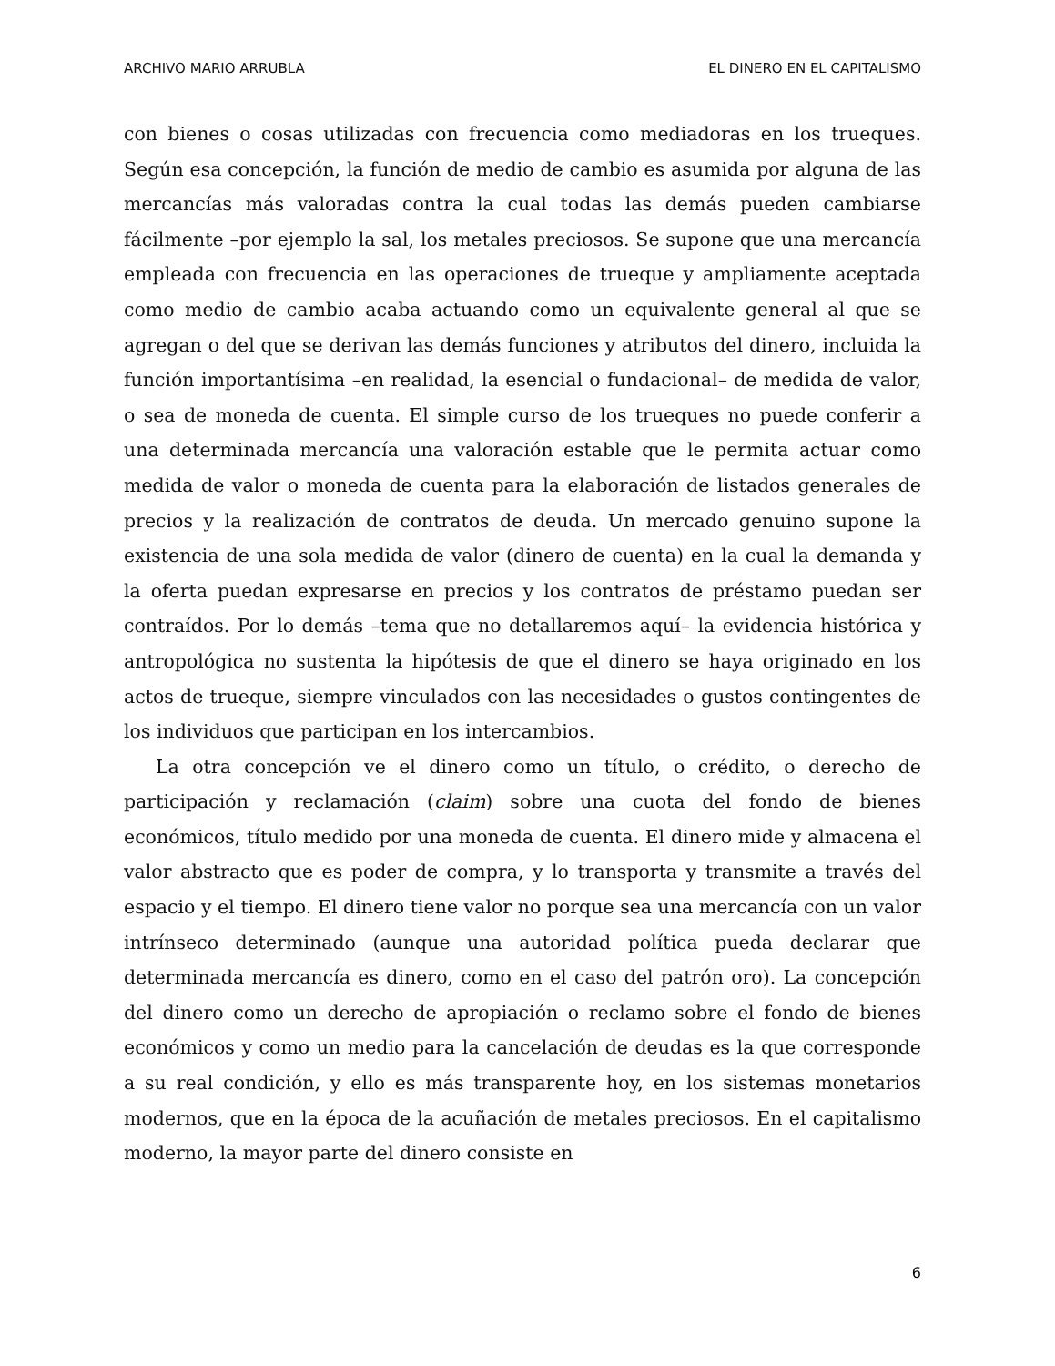ARCHIVO MARIO ARRUBLA EL DINERO EN EL CAPITALISMO
con bienes o cosas utilizadas con frecuencia como mediadoras en los trueques. Según esa concepción, la función de medio de cambio es asumida por alguna de las mercancías más valoradas contra la cual todas las demás pueden cambiarse fácilmente –por ejemplo la sal, los metales preciosos. Se supone que una mercancía empleada con frecuencia en las operaciones de trueque y ampliamente aceptada como medio de cambio acaba actuando como un equivalente general al que se agregan o del que se derivan las demás funciones y atributos del dinero, incluida la función importantísima –en realidad, la esencial o fundacional– de medida de valor, o sea de moneda de cuenta. El simple curso de los trueques no puede conferir a una determinada mercancía una valoración estable que le permita actuar como medida de valor o moneda de cuenta para la elaboración de listados generales de precios y la realización de contratos de deuda. Un mercado genuino supone la existencia de una sola medida de valor (dinero de cuenta) en la cual la demanda y la oferta puedan expresarse en precios y los contratos de préstamo puedan ser contraídos. Por lo demás –tema que no detallaremos aquí– la evidencia histórica y antropológica no sustenta la hipótesis de que el dinero se haya originado en los actos de trueque, siempre vinculados con las necesidades o gustos contingentes de los individuos que participan en los intercambios.
La otra concepción ve el dinero como un título, o crédito, o derecho de participación y reclamación (claim) sobre una cuota del fondo de bienes económicos, título medido por una moneda de cuenta. El dinero mide y almacena el valor abstracto que es poder de compra, y lo transporta y transmite a través del espacio y el tiempo. El dinero tiene valor no porque sea una mercancía con un valor intrínseco determinado (aunque una autoridad política pueda declarar que determinada mercancía es dinero, como en el caso del patrón oro). La concepción del dinero como un derecho de apropiación o reclamo sobre el fondo de bienes económicos y como un medio para la cancelación de deudas es la que corresponde a su real condición, y ello es más transparente hoy, en los sistemas monetarios modernos, que en la época de la acuñación de metales preciosos. En el capitalismo moderno, la mayor parte del dinero consiste en
6